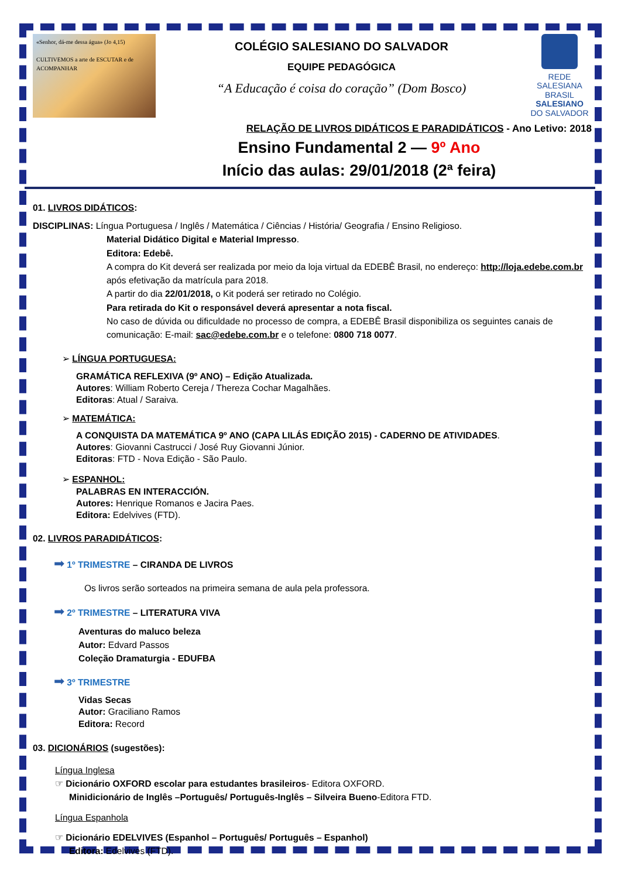«Senhor, dá-me dessa água» (Jo 4,15)
CULTIVEMOS a arte de ESCUTAR e de ACOMPANHAR
COLÉGIO SALESIANO DO SALVADOR
EQUIPE PEDAGÓGICA
“A Educação é coisa do coração” (Dom Bosco)
REDE SALESIANA BRASIL
SALESIANO
DO SALVADOR
RELAÇÃO DE LIVROS DIDÁTICOS E PARADIDÁTICOS - Ano Letivo: 2018
Ensino Fundamental 2 — 9º Ano
Início das aulas: 29/01/2018 (2ª feira)
01. LIVROS DIDÁTICOS:
DISCIPLINAS: Língua Portuguesa / Inglês / Matemática / Ciências / História/ Geografia / Ensino Religioso.
Material Didático Digital e Material Impresso.
Editora: Edebê.
A compra do Kit deverá ser realizada por meio da loja virtual da EDEBÊ Brasil, no endereço: http://loja.edebe.com.br após efetivação da matrícula para 2018.
A partir do dia 22/01/2018, o Kit poderá ser retirado no Colégio.
Para retirada do Kit o responsável deverá apresentar a nota fiscal.
No caso de dúvida ou dificuldade no processo de compra, a EDEBÊ Brasil disponibiliza os seguintes canais de comunicação: E-mail: sac@edebe.com.br e o telefone: 0800 718 0077.
➢ LÍNGUA PORTUGUESA:
GRAMÁTICA REFLEXIVA (9º ANO) – Edição Atualizada.
Autores: William Roberto Cereja / Thereza Cochar Magalhães.
Editoras: Atual / Saraiva.
➢ MATEMÁTICA:
A CONQUISTA DA MATEMÁTICA 9º ANO (CAPA LILÁS EDIÇÃO 2015) - CADERNO DE ATIVIDADES.
Autores: Giovanni Castrucci / José Ruy Giovanni Júnior.
Editoras: FTD - Nova Edição - São Paulo.
➢ ESPANHOL:
PALABRAS EN INTERACCIÓN.
Autores: Henrique Romanos e Jacira Paes.
Editora: Edelvives (FTD).
02. LIVROS PARADIDÁTICOS:
➡ 1º TRIMESTRE – CIRANDA DE LIVROS
Os livros serão sorteados na primeira semana de aula pela professora.
➡ 2º TRIMESTRE – LITERATURA VIVA
Aventuras do maluco beleza
Autor: Edvard Passos
Coleção Dramaturgia - EDUFBA
➡ 3º TRIMESTRE
Vidas Secas
Autor: Graciliano Ramos
Editora: Record
03. DICIONÁRIOS (sugestões):
Língua Inglesa
☞ Dicionário OXFORD escolar para estudantes brasileiros- Editora OXFORD.
Minidicionário de Inglês –Português/ Português-Inglês – Silveira Bueno-Editora FTD.
Língua Espanhola
☞ Dicionário EDELVIVES (Espanhol – Português/ Português – Espanhol)
Editora: Edelvives (FTD).